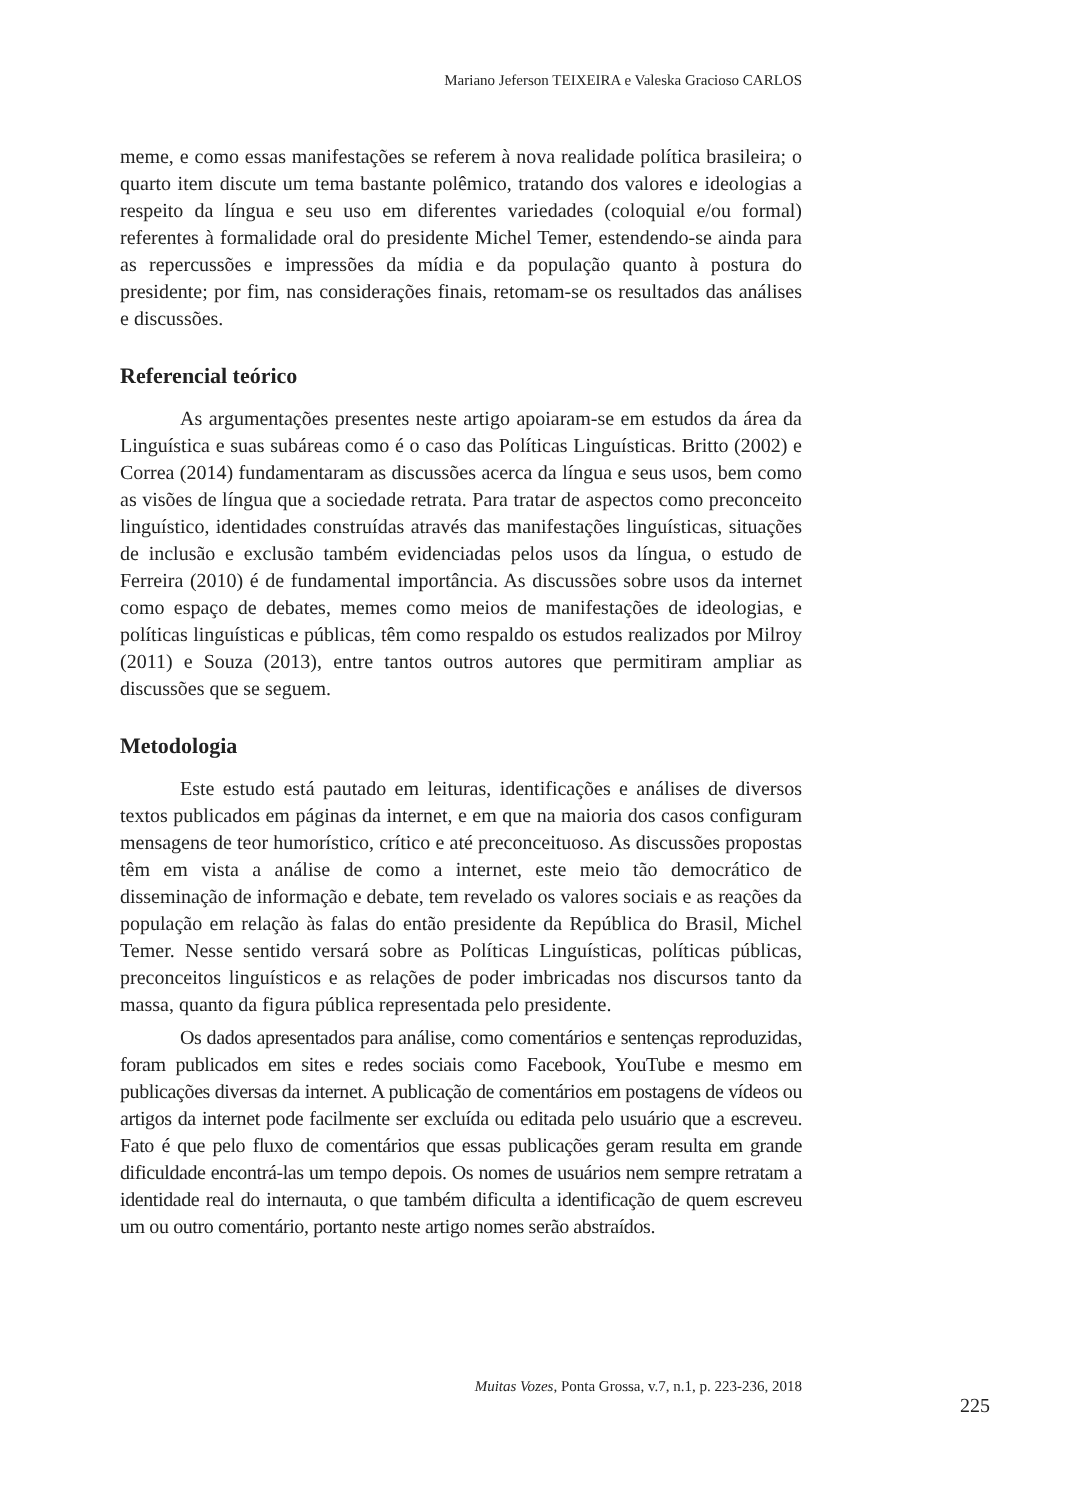Mariano Jeferson TEIXEIRA e Valeska Gracioso CARLOS
meme, e como essas manifestações se referem à nova realidade política brasileira; o quarto item discute um tema bastante polêmico, tratando dos valores e ideologias a respeito da língua e seu uso em diferentes variedades (coloquial e/ou formal) referentes à formalidade oral do presidente Michel Temer, estendendo-se ainda para as repercussões e impressões da mídia e da população quanto à postura do presidente; por fim, nas considerações finais, retomam-se os resultados das análises e discussões.
Referencial teórico
As argumentações presentes neste artigo apoiaram-se em estudos da área da Linguística e suas subáreas como é o caso das Políticas Linguísticas. Britto (2002) e Correa (2014) fundamentaram as discussões acerca da língua e seus usos, bem como as visões de língua que a sociedade retrata. Para tratar de aspectos como preconceito linguístico, identidades construídas através das manifestações linguísticas, situações de inclusão e exclusão também evidenciadas pelos usos da língua, o estudo de Ferreira (2010) é de fundamental importância. As discussões sobre usos da internet como espaço de debates, memes como meios de manifestações de ideologias, e políticas linguísticas e públicas, têm como respaldo os estudos realizados por Milroy (2011) e Souza (2013), entre tantos outros autores que permitiram ampliar as discussões que se seguem.
Metodologia
Este estudo está pautado em leituras, identificações e análises de diversos textos publicados em páginas da internet, e em que na maioria dos casos configuram mensagens de teor humorístico, crítico e até preconceituoso. As discussões propostas têm em vista a análise de como a internet, este meio tão democrático de disseminação de informação e debate, tem revelado os valores sociais e as reações da população em relação às falas do então presidente da República do Brasil, Michel Temer. Nesse sentido versará sobre as Políticas Linguísticas, políticas públicas, preconceitos linguísticos e as relações de poder imbricadas nos discursos tanto da massa, quanto da figura pública representada pelo presidente.
Os dados apresentados para análise, como comentários e sentenças reproduzidas, foram publicados em sites e redes sociais como Facebook, YouTube e mesmo em publicações diversas da internet. A publicação de comentários em postagens de vídeos ou artigos da internet pode facilmente ser excluída ou editada pelo usuário que a escreveu. Fato é que pelo fluxo de comentários que essas publicações geram resulta em grande dificuldade encontrá-las um tempo depois. Os nomes de usuários nem sempre retratam a identidade real do internauta, o que também dificulta a identificação de quem escreveu um ou outro comentário, portanto neste artigo nomes serão abstraídos.
Muitas Vozes, Ponta Grossa, v.7, n.1, p. 223-236, 2018
225